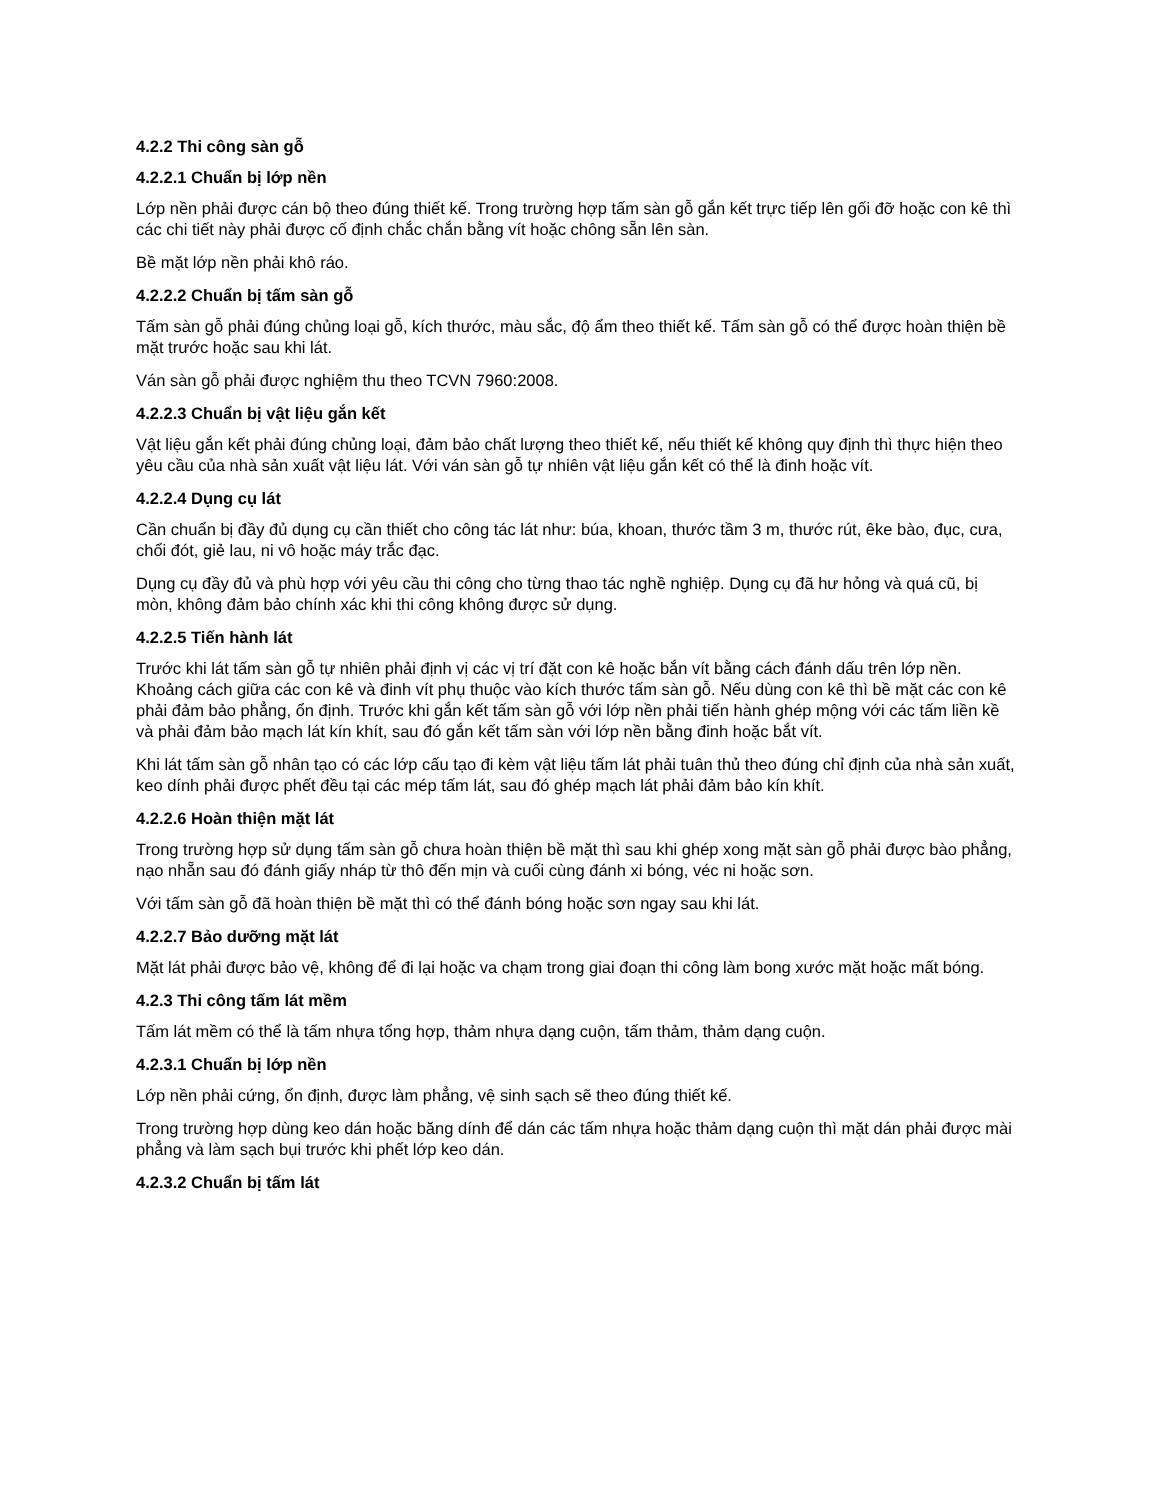4.2.2 Thi công sàn gỗ
4.2.2.1 Chuẩn bị lớp nền
Lớp nền phải được cán bộ theo đúng thiết kế. Trong trường hợp tấm sàn gỗ gắn kết trực tiếp lên gối đỡ hoặc con kê thì các chi tiết này phải được cố định chắc chắn bằng vít hoặc chông sẵn lên sàn.
Bề mặt lớp nền phải khô ráo.
4.2.2.2 Chuẩn bị tấm sàn gỗ
Tấm sàn gỗ phải đúng chủng loại gỗ, kích thước, màu sắc, độ ẩm theo thiết kế. Tấm sàn gỗ có thể được hoàn thiện bề mặt trước hoặc sau khi lát.
Ván sàn gỗ phải được nghiệm thu theo TCVN 7960:2008.
4.2.2.3 Chuẩn bị vật liệu gắn kết
Vật liệu gắn kết phải đúng chủng loại, đảm bảo chất lượng theo thiết kế, nếu thiết kế không quy định thì thực hiện theo yêu cầu của nhà sản xuất vật liệu lát. Với ván sàn gỗ tự nhiên vật liệu gắn kết có thể là đinh hoặc vít.
4.2.2.4 Dụng cụ lát
Cần chuẩn bị đầy đủ dụng cụ cần thiết cho công tác lát như: búa, khoan, thước tầm 3 m, thước rút, êke bào, đục, cưa, chổi đót, giẻ lau, ni vô hoặc máy trắc đạc.
Dụng cụ đầy đủ và phù hợp với yêu cầu thi công cho từng thao tác nghề nghiệp. Dụng cụ đã hư hỏng và quá cũ, bị mòn, không đảm bảo chính xác khi thi công không được sử dụng.
4.2.2.5 Tiến hành lát
Trước khi lát tấm sàn gỗ tự nhiên phải định vị các vị trí đặt con kê hoặc bắn vít bằng cách đánh dấu trên lớp nền. Khoảng cách giữa các con kê và đinh vít phụ thuộc vào kích thước tấm sàn gỗ. Nếu dùng con kê thì bề mặt các con kê phải đảm bảo phẳng, ổn định. Trước khi gắn kết tấm sàn gỗ với lớp nền phải tiến hành ghép mộng với các tấm liền kề và phải đảm bảo mạch lát kín khít, sau đó gắn kết tấm sàn với lớp nền bằng đinh hoặc bắt vít.
Khi lát tấm sàn gỗ nhân tạo có các lớp cấu tạo đi kèm vật liệu tấm lát phải tuân thủ theo đúng chỉ định của nhà sản xuất, keo dính phải được phết đều tại các mép tấm lát, sau đó ghép mạch lát phải đảm bảo kín khít.
4.2.2.6 Hoàn thiện mặt lát
Trong trường hợp sử dụng tấm sàn gỗ chưa hoàn thiện bề mặt thì sau khi ghép xong mặt sàn gỗ phải được bào phẳng, nạo nhẵn sau đó đánh giấy nháp từ thô đến mịn và cuối cùng đánh xi bóng, véc ni hoặc sơn.
Với tấm sàn gỗ đã hoàn thiện bề mặt thì có thể đánh bóng hoặc sơn ngay sau khi lát.
4.2.2.7 Bảo dưỡng mặt lát
Mặt lát phải được bảo vệ, không để đi lại hoặc va chạm trong giai đoạn thi công làm bong xước mặt hoặc mất bóng.
4.2.3 Thi công tấm lát mềm
Tấm lát mềm có thể là tấm nhựa tổng hợp, thảm nhựa dạng cuộn, tấm thảm, thảm dạng cuộn.
4.2.3.1 Chuẩn bị lớp nền
Lớp nền phải cứng, ổn định, được làm phẳng, vệ sinh sạch sẽ theo đúng thiết kế.
Trong trường hợp dùng keo dán hoặc băng dính để dán các tấm nhựa hoặc thảm dạng cuộn thì mặt dán phải được mài phẳng và làm sạch bụi trước khi phết lớp keo dán.
4.2.3.2 Chuẩn bị tấm lát